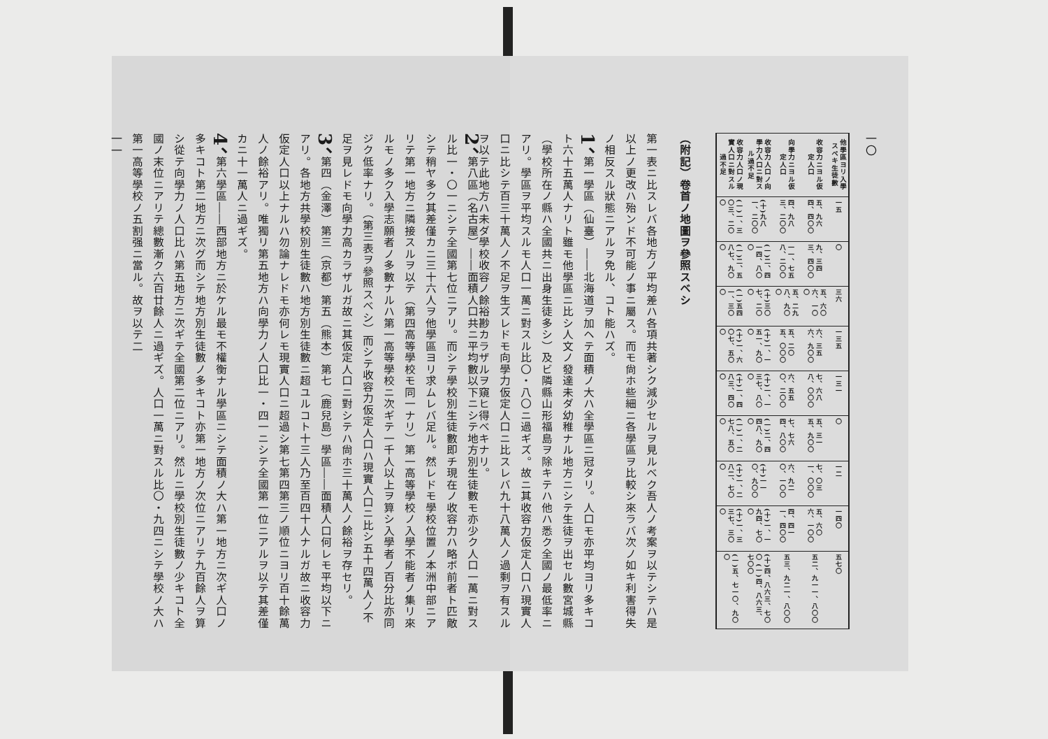一〇
| 他學區ヨリ入學スベキ生徒數 | 一五 | 〇 | 三六 | 一三五 | 一三一 | 〇 | 一二 | 一四〇 | 五七〇 |
| 收容力ニヨル仮定人口 | 五、九六四、四〇〇 | 九、三四三、四〇〇 | 五、六〇六、一〇〇 | 六、三五六、九〇〇 | 七、六八八、〇〇〇 | 五、三一五、九〇〇 | 七、〇三一、〇〇〇 | 五、六〇六、一〇〇 | 五二、九一一、八〇〇 |
| 向學力ニヨル仮定人口 | 四、九八三、二〇〇 | 一一、七五八、二〇〇 | 五、二九八、九〇〇 | 五、二〇五、〇〇〇 | 六、五五〇、二〇〇 | 七、七六四、八〇〇 | 六、九二〇、一〇〇 | 四、四一一、四〇〇 | 五三、九二一、八〇〇 |
| 收容力人口ノ向學力人口ニ對スル過不足 | (十)九八一、二〇〇 | (一)二、四一四、八〇〇 | (十)三〇七、二〇〇 | (十)一、一五一、九〇〇 | (十)一、一三七、八〇〇 | (一)二、四四八、九〇〇 | (十)一一〇、九〇〇 | (十)一、一九四、七〇〇 | (十)四、八六三、七〇〇 (一)四、八六三、七〇〇 |
| 收容力人口ノ現實人口ニ對スル過不足 | (一)一、三〇三、二〇〇 | (一)二、五八七、九〇〇 | (一)五四一、三〇〇 | (十)一、六〇七、五〇〇 | (十)一、四八三、四〇〇 | (一)一、二七八、五〇〇 | (十)一、二八二、七〇〇 | (十)一、三三七、三〇〇 | (一)五、七一〇、九〇〇 |
（附記）卷首ノ地圖ヲ參照スベシ
第一表ニ比スレバ各地方ノ平均差ハ各項共著シク減少セルヲ見ルベク吾人ノ考案ヲ以テシテハ是以上ノ更改ハ殆ンド不可能ノ事ニ屬ス。而モ尙ホ些細ニ各學區ヲ比較シ來ラバ次ノ如キ利害得失ノ相反スル狀態ニアルヲ免ル、コト能ハズ。
1、第一學區（仙臺）――北海道ヲ加ヘテ面積ノ大ハ全學區ニ冠タリ。人口モ亦平均ヨリ多キコト六十五萬人ナリト雖モ他學區ニ比シ人文ノ發達未ダ幼稚ナル地方ニシテ生徒ヲ出セル數宮城縣（學校所在ノ縣ハ全國共ニ出身生徒多シ）及ビ隣縣山形福島ヲ除キテハ他ハ悉ク全國ノ最低率ニアリ。學區ヲ平均スルモ人口一萬ニ對スル比〇・八〇ニ過ギズ。故ニ其收容力仮定人口ハ現實人口ニ比シテ百三十萬人ノ不足ヲ生ズレドモ向學力仮定人口ニ比スレバ九十八萬人ノ過剩ヲ有スルヲ以テ此地方ハ未ダ學校收容ノ餘裕尠カラザルヲ窺ヒ得ベキナリ。
2、第八區（名古屋）――面積人口共ニ平均數以下ニシテ地方別生徒數モ亦少ク人口一萬ニ對スル比一・〇一ニシテ全國第七位ニアリ。而シテ學校別生徒數即チ現在ノ收容力ハ略ボ前者ト匹敵シテ稍ヤ多ク其差僅カニ三十六人ヲ他學區ヨリ求ムレバ足ル。然レドモ學校位置ノ本洲中部ニアリテ第一地方ニ隣接スルヲ以テ（第四高等學校モ同一ナリ）第一高等學校ノ入學不能者ノ集リ來ルモノ多ク入學志願者ノ多數ナルハ第一高等學校ニ次ギテ一千人以上ヲ算シ入學者ノ百分比亦同ジク低率ナリ。（第三表ヲ參照スベシ）而シテ收容力仮定人口ハ現實人口ニ比シ五十四萬人ノ不足ヲ見レドモ向學力高カラザルガ故ニ其仮定人口ニ對シテハ尙ホ三十萬人ノ餘裕ヲ存セリ。
3、第四（金澤）第三（京都）第五（熊本）第七（鹿兒島）學區――面積人口何レモ平均以下ニアリ。各地方共學校別生徒數ハ地方別生徒數ニ超ユルコト十三人乃至百四十人ナルガ故ニ收容力仮定人口以上ナルハ勿論ナレドモ亦何レモ現實人口ニ超過シ第七第四第三ノ順位ニヨリ百十餘萬人ノ餘裕アリ。唯獨リ第五地方ハ向學力ノ人口比一・四一ニシテ全國第一位ニアルヲ以テ其差僅カニ十一萬人ニ過ギズ。
4、第六學區――西部地方ニ於ケル最モ不權衡ナル學區ニシテ面積ノ大ハ第一地方ニ次ギ人口ノ多キコト第二地方ニ次グ而シテ地方別生徒數ノ多キコト亦第一地方ノ次位ニアリテ九百餘人ヲ算シ從テ向學力ノ人口比ハ第五地方ニ次ギテ全國第二位ニアリ。然ルニ學校別生徒數ノ少キコト全國ノ末位ニアリテ總數漸ク六百廿餘人ニ過ギズ。人口一萬ニ對スル比〇・九四ニシテ學校ノ大ハ第一高等學校ノ五割强ニ當ル。故ヲ以テ二
一一